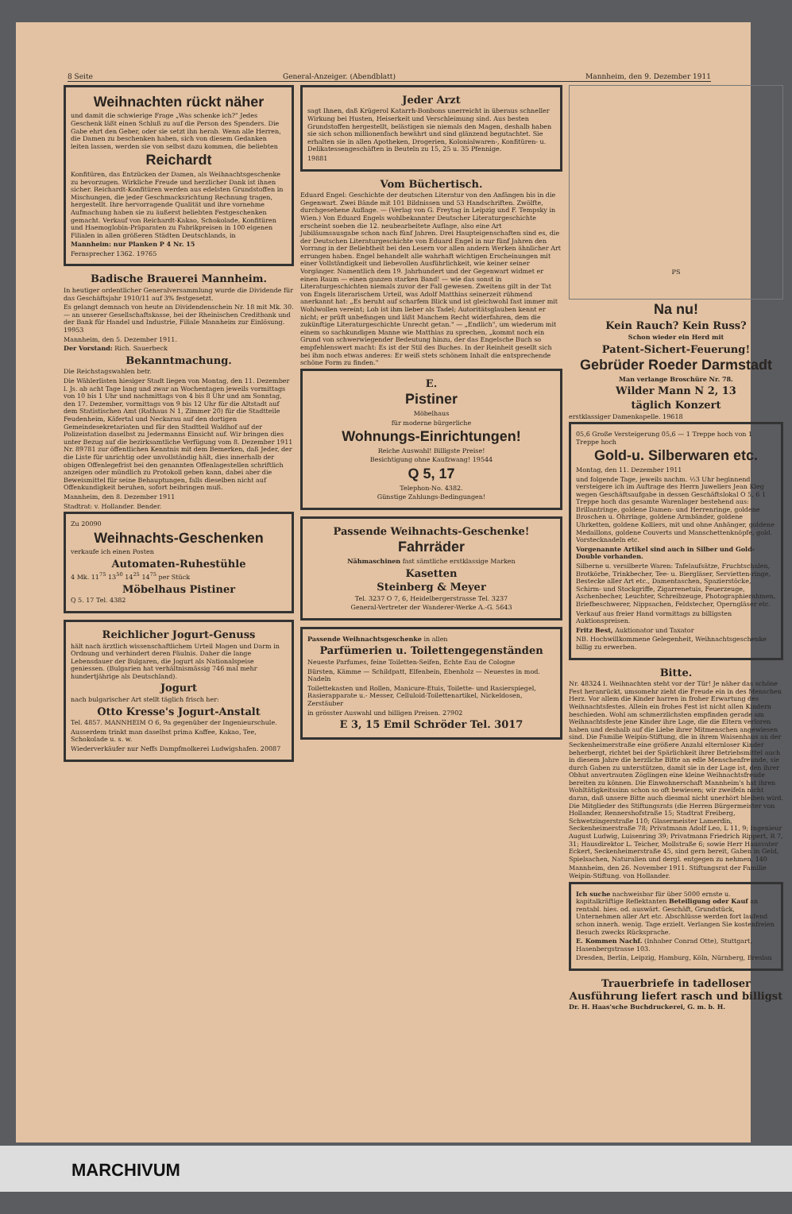8 Seite General-Anzeiger. (Abendblatt) Mannheim, den 9. Dezember 1911
Weihnachten rückt näher
und damit die schwierige Frage „Was schenke ich?" Jedes Geschenk läßt einen Schluß zu auf die Person des Spenders. Die Gabe ehrt den Geber, oder sie setzt ihn herab. Wenn alle Herren, die Damen zu beschenken haben, sich von diesem Gedanken leiten lassen, werden sie von selbst dazu kommen, die beliebten
Reichardt
Konfitüren, das Entzücken der Damen, als Weihnachtsgeschenke zu bevorzugen. Wirkliche Freude und herzlicher Dank ist ihnen sicher. Reichardt-Konfitüren werden aus edelsten Grundstoffen in Mischungen, die jeder Geschmacksrichtung Rechnung tragen, hergestellt. Ihre hervorragende Qualität und ihre vornehme Aufmachung haben sie zu äußerst beliebten Festgeschenken gemacht. Verkauf von Reichardt-Kakao, Schokolade, Konfitüren und Haemoglobin-Präparaten zu Fabrikpreisen in 100 eigenen Filialen in allen größeren Städten Deutschlands, in
Mannheim: nur Planken P 4 Nr. 15
Fernsprecher 1362. 19765
Badische Brauerei Mannheim.
In heutiger ordentlicher Generalversammlung wurde die Dividende für das Geschäftsjahr 1910/11 auf 3% festgesetzt.
Es gelangt demnach von heute an Dividendenschein Nr. 18 mit Mk. 30.— an unserer Gesellschaftskasse, bei der Rheinischen Creditbank und der Bank für Handel und Industrie, Filiale Mannheim zur Einlösung. 19953
Mannheim, den 5. Dezember 1911.
Der Vorstand: Rich. Sauerbeck
Bekanntmachung.
Die Reichstagswahlen betr.
Die Wählerlisten hiesiger Stadt liegen von Montag, den 11. Dezember l. Js. ab acht Tage lang und zwar an Wochentagen jeweils vormittags von 10 bis 1 Uhr und nachmittags von 4 bis 8 Uhr und am Sonntag, den 17. Dezember, vormittags von 9 bis 12 Uhr für die Altstadt auf dem Statistischen Amt (Rathaus N 1, Zimmer 20) für die Stadtteile Feudenheim, Käfertal und Neckarau auf den dortigen Gemeindesekretariaten und für den Stadtteil Waldhof auf der Polizeistation daselbst zu Jedermanns Einsicht auf. Wir bringen dies unter Bezug auf die bezirksamtliche Verfügung vom 8. Dezember 1911 Nr. 89781 zur öffentlichen Kenntnis mit dem Bemerken, daß Jeder, der die Liste für unrichtig oder unvollständig hält, dies innerhalb der obigen Offenlegefrist bei den genannten Offenlagestellen schriftlich anzeigen oder mündlich zu Protokoll geben kann, dabei aber die Beweismittel für seine Behauptungen, falls dieselben nicht auf Offenkundigkeit beruhen, sofort beibringen muß.
Mannheim, den 8. Dezember 1911
Stadtrat: v. Hollander. Bender.
Zu 20090
Weihnachts-Geschenken
verkaufe ich einen Posten
Automaten-Ruhestühle
4 Mk. 11<sup>75</sup> 13<sup>50</sup> 14<sup>25</sup> 14<sup>75</sup> per Stück
Möbelhaus Pistiner
Q 5. 17 Tel. 4382
Reichlicher Jogurt-Genuss
hält nach ärztlich wissenschaftlichem Urteil Magen und Darm in Ordnung und verhindert deren Fäulnis. Daher die lange Lebensdauer der Bulgaren, die Jogurt als Nationalspeise geniessen. (Bulgarien hat verhältnismässig 746 mal mehr hundertjährige als Deutschland).
Jogurt
nach bulgarischer Art stellt täglich frisch her:
Otto Kresse's Jogurt-Anstalt
Tel. 4857. MANNHEIM O 6, 9a gegenüber der Ingenieurschule.
Ausserdem trinkt man daselbst prima Kaffee, Kakao, Tee, Schokolade u. s. w.
Wiederverkäufer nur Neffs Dampfmolkerei Ludwigshafen. 20087
Jeder Arzt
sagt Ihnen, daß Krügerol Katarrh-Bonbons unerreicht in überaus schneller Wirkung bei Husten, Heiserkeit und Verschleimung sind. Aus besten Grundstoffen hergestellt, belästigen sie niemals den Magen, deshalb haben sie sich schon millionenfach bewährt und sind glänzend begutachtet. Sie erhalten sie in allen Apotheken, Drogerien, Kolonialwaren-, Konfitüren- u. Delikatessengeschäften in Beuteln zu 15, 25 u. 35 Pfennige.
19881
Vom Büchertisch.
Eduard Engel: Geschichte der deutschen Literatur von den Anfängen bis in die Gegenwart. Zwei Bände mit 101 Bildnissen und 53 Handschriften. Zwölfte, durchgesehene Auflage. — (Verlag von G. Freytag in Leipzig und F. Tempsky in Wien.) Von Eduard Engels wohlbekannter Deutscher Literaturgeschichte erscheint soeben die 12. neubearbeitete Auflage, also eine Art Jubiläumsausgabe schon nach fünf Jahren. Drei Haupteigenschaften sind es, die der Deutschen Literaturgeschichte von Eduard Engel in nur fünf Jahren den Vorrang in der Beliebtheit bei den Lesern vor allen andern Werken ähnlicher Art errungen haben. Engel behandelt alle wahrhaft wichtigen Erscheinungen mit einer Vollständigkeit und liebevollen Ausführlichkeit, wie keiner seiner Vorgänger. Namentlich dem 19. Jahrhundert und der Gegenwart widmet er einen Raum — einen ganzen starken Band! — wie das sonst in Literaturgeschichten niemals zuvor der Fall gewesen. Zweitens gilt in der Tat von Engels literarischem Urteil, was Adolf Matthias seinerzeit rühmend anerkannt hat: „Es beruht auf scharfem Blick und ist gleichwohl fast immer mit Wohlwollen vereint; Lob ist ihm lieber als Tadel; Autoritätsglauben kennt er nicht; er prüft unbefangen und läßt Manchem Recht widerfahren, dem die zukünftige Literaturgeschichte Unrecht getan." — „Endlich", um wiederum mit einem so sachkundigen Manne wie Matthias zu sprechen, „kommt noch ein Grund von schwerwiegender Bedeutung hinzu, der das Engelsche Buch so empfehlenswert macht: Es ist der Stil des Buches. In der Reinheit gesellt sich bei ihm noch etwas anderes: Er weiß stets schönem Inhalt die entsprechende schöne Form zu finden."
E.
Pistiner
Möbelhaus
für moderne bürgerliche
Wohnungs-Einrichtungen!
Reiche Auswahl! Billigste Preise!
Besichtigung ohne Kaufzwang! 19544
Q 5, 17
Telephon-No. 4382.
Günstige Zahlungs-Bedingungen!
Passende Weihnachts-Geschenke!
Fahrräder
Nähmaschinen fast sämtliche erstklassige Marken
Kasetten
Steinberg & Meyer
Tel. 3237 O 7, 6, Heidelbergerstrasse Tel. 3237
General-Vertreter der Wanderer-Werke A.-G. 5643
Passende Weihnachtsgeschenke in allen
Parfümerien u. Toilettengegenständen
Neueste Parfumes, feine Toiletten-Seifen, Echte Eau de Cologne
Bürsten, Kämme — Schildpatt, Elfenbein, Ebenholz — Neuestes in mod. Nadeln
Toilettekasten und Rollen, Manicure-Etuis, Toilette- und Rasierspiegel, Rasierapparate u.- Messer, Celluloid-Toilettenartikel, Nickeldosen, Zerstäuber
in grösster Auswahl und billigen Preisen. 27902
E 3, 15 Emil Schröder Tel. 3017
PS
Na nu!
Kein Rauch? Kein Russ?
Schon wieder ein Herd mit
Patent-Sichert-Feuerung!
Gebrüder Roeder Darmstadt
Man verlange Broschüre Nr. 78.
Wilder Mann N 2, 13
täglich Konzert
erstklassiger Damenkapelle. 19618
05,6 Große Versteigerung 05,6 — 1 Treppe hoch von 1 Treppe hoch
Gold-u. Silberwaren etc.
Montag, den 11. Dezember 1911
und folgende Tage, jeweils nachm. ½3 Uhr beginnend versteigere ich im Auftrage des Herrn Juweliers Jean Kleg wegen Geschäftsaufgabe in dessen Geschäftslokal O 5, 6 1 Treppe hoch das gesamte Warenlager bestehend aus: Brillantringe, goldene Damen- und Herrenringe, goldene Broschen u. Ohrringe, goldene Armbänder, goldene Uhrketten, goldene Kolliers, mit und ohne Anhänger, goldene Medaillons, goldene Couverts und Manschettenknöpfe, gold. Vorstecknadeln etc.
Vorgenannte Artikel sind auch in Silber und Gold-Double vorhanden.
Silberne u. versilberte Waren: Tafelaufsätze, Fruchtschalen, Brotkörbe, Trinkbecher, Tee- u. Biergläser, Servietten-ringe, Bestecke aller Art etc., Damentaschen, Spazierstöcke, Schirm- und Stockgriffe, Zigarrenetuis, Feuerzeuge, Aschenbecher, Leuchter, Schreibzeuge, Photographierahmen, Briefbeschwerer, Nippsachen, Feldstecher, Operngläser etc.
Verkauf aus freier Hand vormittags zu billigsten Auktionspreisen.
Fritz Best, Auktionator und Taxator
NB. Hochwillkommene Gelegenheit, Weihnachtsgeschenke billig zu erwerben.
Bitte.
Nr. 48324 I. Weihnachten steht vor der Tür! Je näher das schöne Fest heranrückt, umsomehr zieht die Freude ein in des Menschen Herz. Vor allem die Kinder harren in froher Erwartung des Weihnachtsfestes. Allein ein frohes Fest ist nicht allen Kindern beschieden. Wohl am schmerzlichsten empfinden gerade am Weihnachtsfeste jene Kinder ihre Lage, die die Eltern verloren haben und deshalb auf die Liebe ihrer Mitmenschen angewiesen sind. Die Familie Weipin-Stiftung, die in ihrem Waisenhaus an der Seckenheimerstraße eine größere Anzahl elternloser Kinder beherbergt, richtet bei der Spärlichkeit ihrer Betriebsmittel auch in diesem Jahre die herzliche Bitte an edle Menschenfreunde, sie durch Gaben zu unterstützen, damit sie in der Lage ist, den ihrer Obhut anvertrauten Zöglingen eine kleine Weihnachtsfreude bereiten zu können. Die Einwohnerschaft Mannheim's hat ihren Wohltätigkeitssinn schon so oft bewiesen; wir zweifeln nicht daran, daß unsere Bitte auch diesmal nicht unerhört bleiben wird. Die Mitglieder des Stiftungsrats (die Herren Bürgermeister von Hollander, Rennershofstraße 15; Stadtrat Freiberg, Schwetzingerstraße 110; Glasermeister Lamerdin, Seckenheimerstraße 78; Privatmann Adolf Leo, L 11, 9; Ingenieur August Ludwig, Luisenring 39; Privatmann Friedrich Rippert, R 7, 31; Hausdirektor L. Teicher, Mollstraße 6; sowie Herr Hausvater Eckert, Seckenheimerstraße 45, sind gern bereit, Gaben in Geld, Spielsachen, Naturalien und dergl. entgegen zu nehmen. 140
Mannheim, den 26. November 1911. Stiftungsrat der Familie Weipin-Stiftung. von Hollander.
Ich suche nachweisbar für über 5000 ernste u. kapitalkräftige Reflektanten Beteiligung oder Kauf an rentabl. hies. od. auswärt. Geschäft, Grundstück, Unternehmen aller Art etc. Abschlüsse werden fort laufend schon innerh. wenig. Tage erzielt. Verlangen Sie kostenfreien Besuch zwecks Rücksprache.
E. Kommen Nachf. (Inhaber Conrad Otte), Stuttgart, Hasenbergstrasse 103.
Dresden, Berlin, Leipzig, Hamburg, Köln, Nürnberg, Breslau
Trauerbriefe in tadelloser Ausführung liefert rasch und billigst
Dr. H. Haas'sche Buchdruckerei, G. m. b. H.
MARCHIVUM